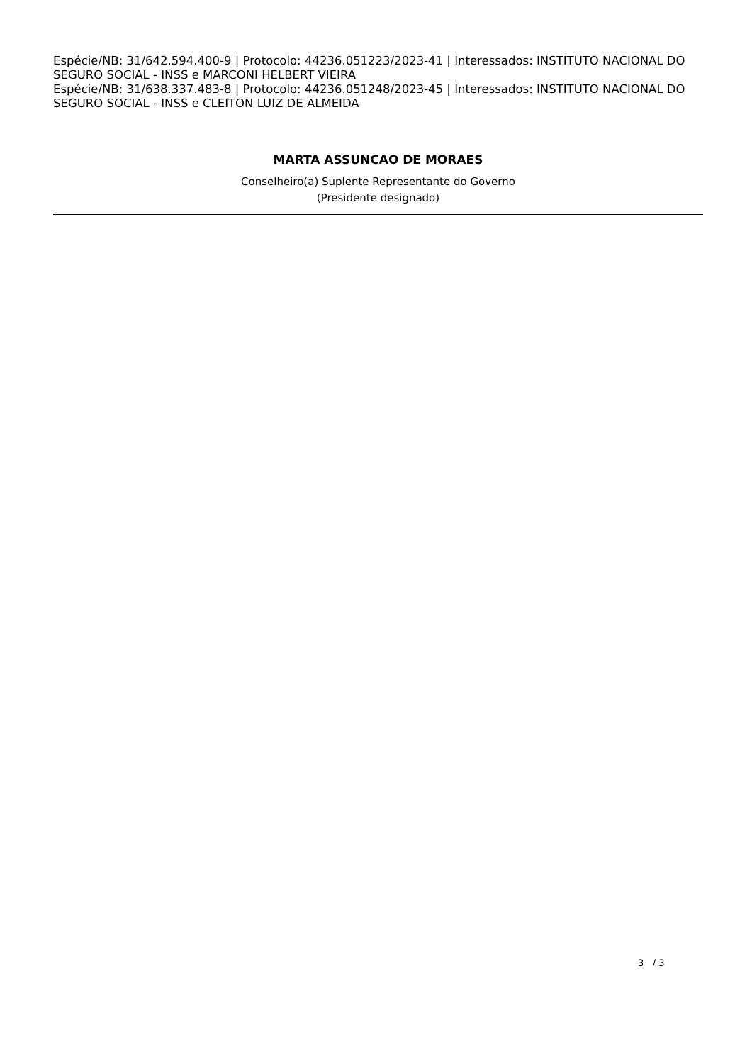Espécie/NB: 31/642.594.400-9 | Protocolo: 44236.051223/2023-41 | Interessados: INSTITUTO NACIONAL DO SEGURO SOCIAL - INSS e MARCONI HELBERT VIEIRA
Espécie/NB: 31/638.337.483-8 | Protocolo: 44236.051248/2023-45 | Interessados: INSTITUTO NACIONAL DO SEGURO SOCIAL - INSS e CLEITON LUIZ DE ALMEIDA
MARTA ASSUNCAO DE MORAES
Conselheiro(a) Suplente Representante do Governo
(Presidente designado)
3 / 3